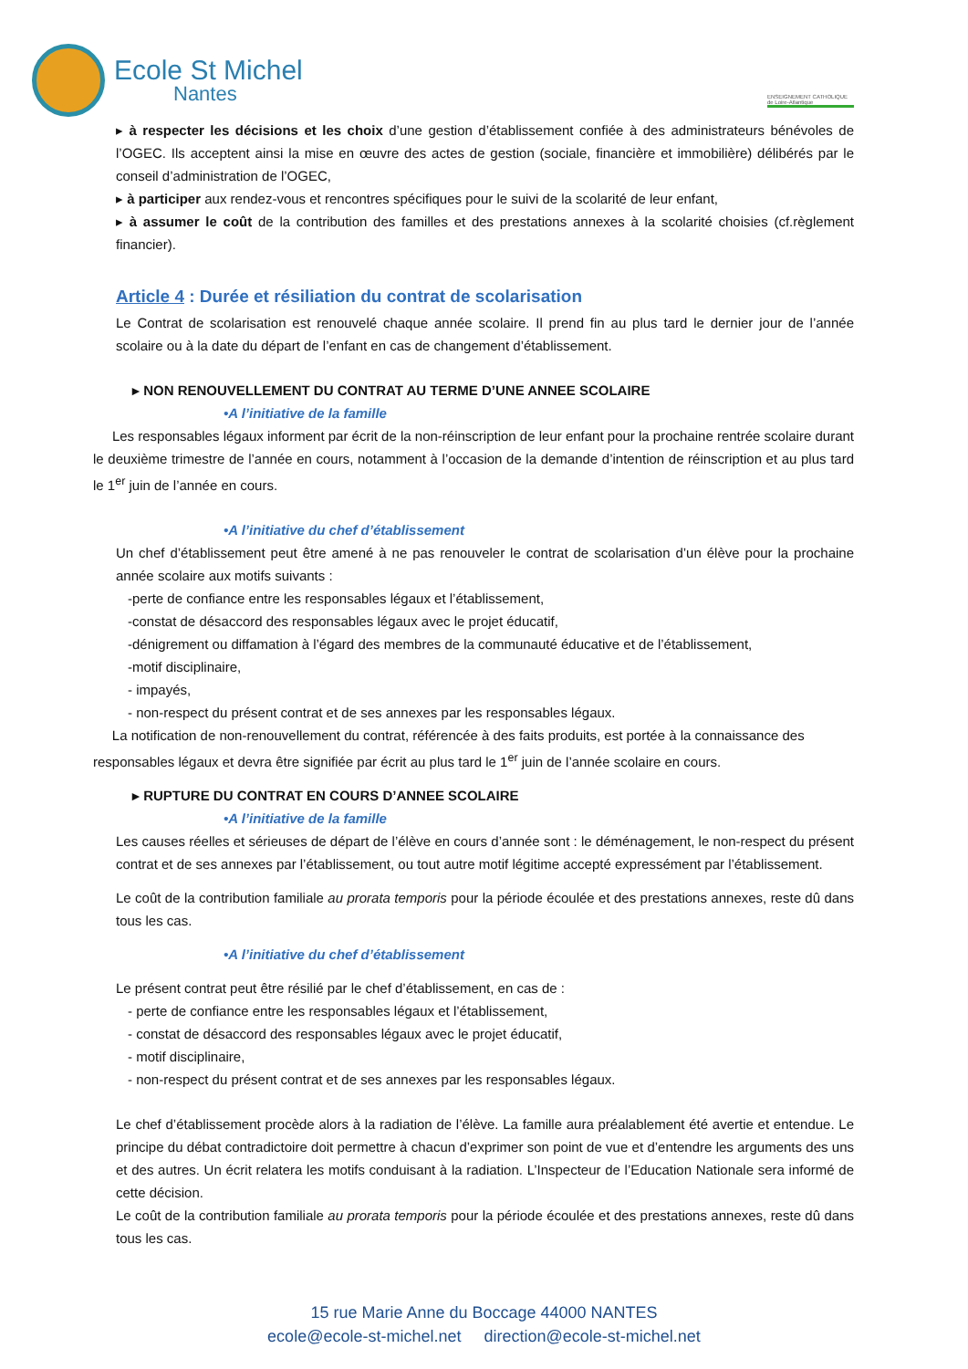Ecole St Michel
Nantes
ENSEIGNEMENT CATHOLIQUE de Loire-Atlantique
▸ à respecter les décisions et les choix d’une gestion d’établissement confiée à des administrateurs bénévoles de l’OGEC. Ils acceptent ainsi la mise en œuvre des actes de gestion (sociale, financière et immobilière) délibérés par le conseil d’administration de l’OGEC,
▸ à participer aux rendez-vous et rencontres spécifiques pour le suivi de la scolarité de leur enfant,
▸ à assumer le coût de la contribution des familles et des prestations annexes à la scolarité choisies (cf.règlement financier).
Article 4 : Durée et résiliation du contrat de scolarisation
Le Contrat de scolarisation est renouvelé chaque année scolaire. Il prend fin au plus tard le dernier jour de l’année scolaire ou à la date du départ de l’enfant en cas de changement d’établissement.
▸ NON RENOUVELLEMENT DU CONTRAT AU TERME D’UNE ANNEE SCOLAIRE
•A l’initiative de la famille
Les responsables légaux informent par écrit de la non-réinscription de leur enfant pour la prochaine rentrée scolaire durant le deuxième trimestre de l’année en cours, notamment à l’occasion de la demande d’intention de réinscription et au plus tard le 1<sup>er</sup> juin de l’année en cours.
•A l’initiative du chef d’établissement
Un chef d’établissement peut être amené à ne pas renouveler le contrat de scolarisation d’un élève pour la prochaine année scolaire aux motifs suivants :
-perte de confiance entre les responsables légaux et l’établissement,
-constat de désaccord des responsables légaux avec le projet éducatif,
-dénigrement ou diffamation à l’égard des membres de la communauté éducative et de l’établissement,
-motif disciplinaire,
- impayés,
- non-respect du présent contrat et de ses annexes par les responsables légaux.
La notification de non-renouvellement du contrat, référencée à des faits produits, est portée à la connaissance des responsables légaux et devra être signifiée par écrit au plus tard le 1<sup>er</sup> juin de l’année scolaire en cours.
▸ RUPTURE DU CONTRAT EN COURS D’ANNEE SCOLAIRE
•A l’initiative de la famille
Les causes réelles et sérieuses de départ de l’élève en cours d’année sont : le déménagement, le non-respect du présent contrat et de ses annexes par l’établissement, ou tout autre motif légitime accepté expressément par l’établissement.
Le coût de la contribution familiale au prorata temporis pour la période écoulée et des prestations annexes, reste dû dans tous les cas.
•A l’initiative du chef d’établissement
Le présent contrat peut être résilié par le chef d’établissement, en cas de :
- perte de confiance entre les responsables légaux et l’établissement,
- constat de désaccord des responsables légaux avec le projet éducatif,
- motif disciplinaire,
- non-respect du présent contrat et de ses annexes par les responsables légaux.
Le chef d’établissement procède alors à la radiation de l’élève. La famille aura préalablement été avertie et entendue. Le principe du débat contradictoire doit permettre à chacun d’exprimer son point de vue et d’entendre les arguments des uns et des autres. Un écrit relatera les motifs conduisant à la radiation. L’Inspecteur de l’Education Nationale sera informé de cette décision.
Le coût de la contribution familiale au prorata temporis pour la période écoulée et des prestations annexes, reste dû dans tous les cas.
15 rue Marie Anne du Boccage 44000 NANTES
ecole@ecole-st-michel.net direction@ecole-st-michel.net